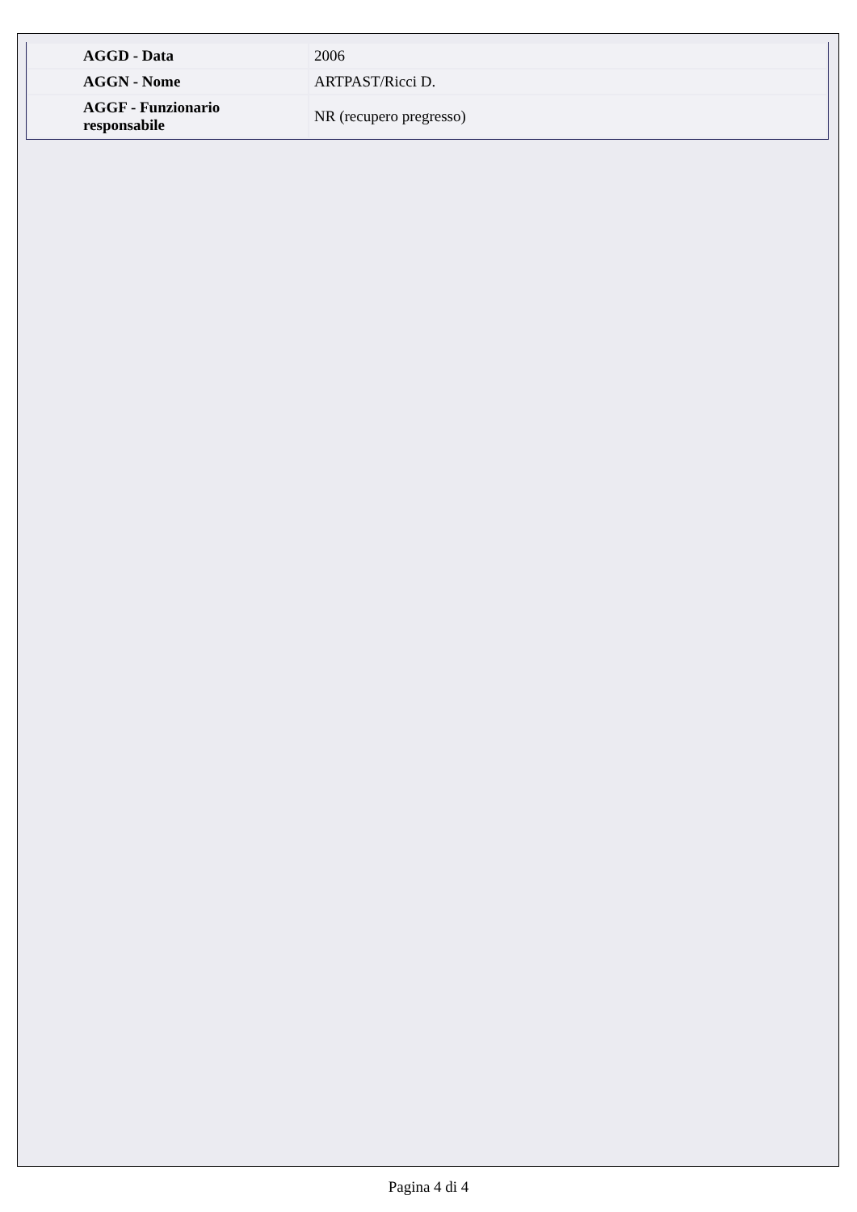| AGGD - Data | 2006 |
| AGGN - Nome | ARTPAST/Ricci D. |
| AGGF - Funzionario responsabile | NR (recupero pregresso) |
Pagina 4 di 4